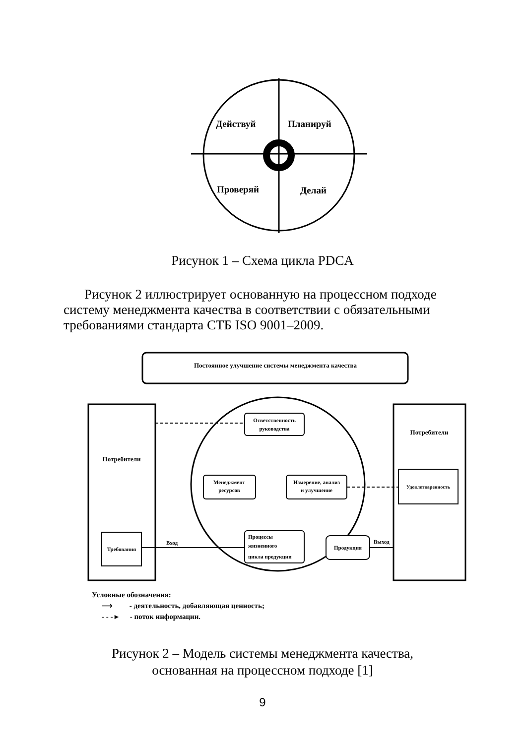Действуй
Планируй
Проверяй
Делай
Рисунок 1 – Схема цикла PDCA
Рисунок 2 иллюстрирует основанную на процессном подходе систему менеджмента качества в соответствии с обязательными требованиями стандарта СТБ ISO 9001–2009.
Постоянное улучшение системы менеджмента качества
Потребители
Требования
Потребители
Удовлетваренность
Ответственность
руководства
Менеджмент
ресурсов
Измерение, анализ
и улучшение
Процессы
жизненного
цикла продукции
Продукция
Вход
Выход
Условные обозначения:
⟶ - деятельность, добавляющая ценность;
- - - ▸ - поток информации.
Рисунок 2 – Модель системы менеджмента качества,
основанная на процессном подходе [1]
9